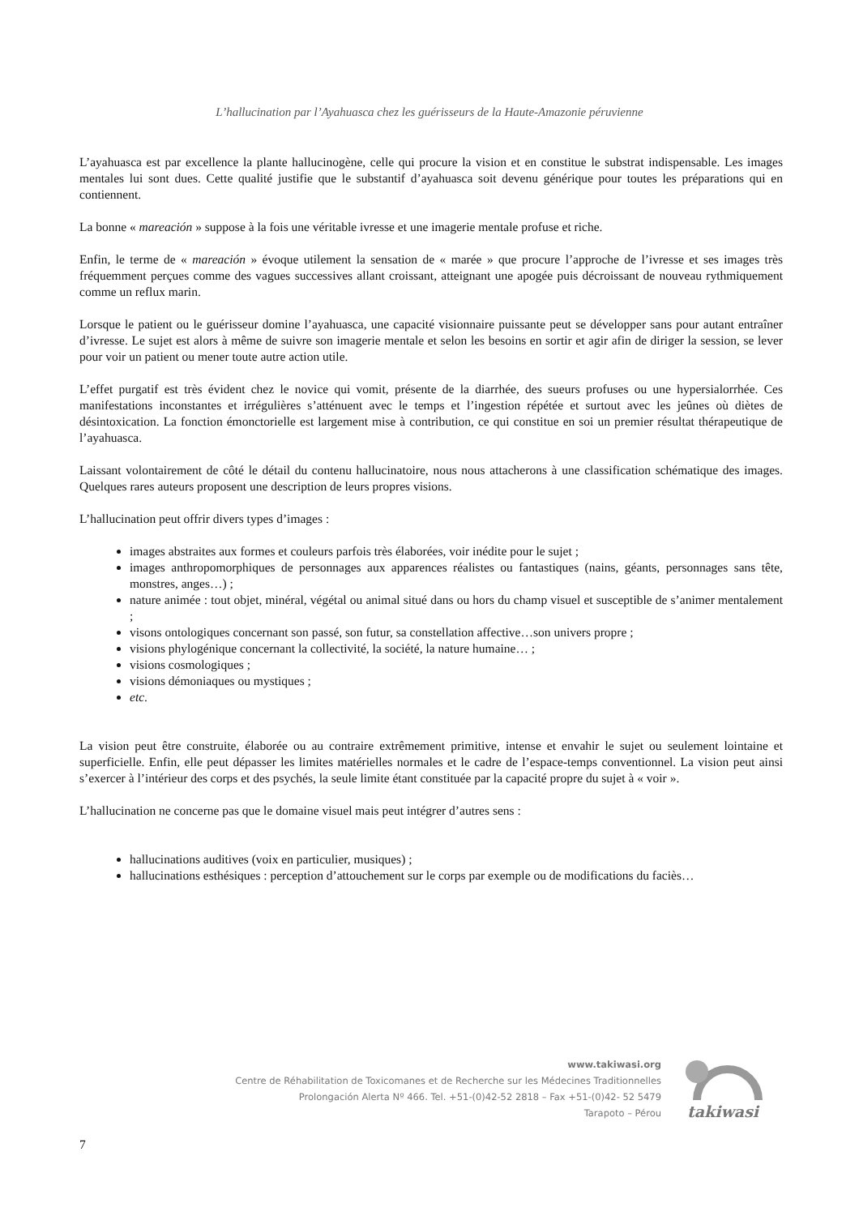L’hallucination par l’Ayahuasca chez les guérisseurs de la Haute-Amazonie péruvienne
L’ayahuasca est par excellence la plante hallucinogène, celle qui procure la vision et en constitue le substrat indispensable. Les images mentales lui sont dues. Cette qualité justifie que le substantif d’ayahuasca soit devenu générique pour toutes les préparations qui en contiennent.
La bonne « mareación » suppose à la fois une véritable ivresse et une imagerie mentale profuse et riche.
Enfin, le terme de « mareación » évoque utilement la sensation de « marée » que procure l’approche de l’ivresse et ses images très fréquemment perçues comme des vagues successives allant croissant, atteignant une apogée puis décroissant de nouveau rythmiquement comme un reflux marin.
Lorsque le patient ou le guérisseur domine l’ayahuasca, une capacité visionnaire puissante peut se développer sans pour autant entraîner d’ivresse. Le sujet est alors à même de suivre son imagerie mentale et selon les besoins en sortir et agir afin de diriger la session, se lever pour voir un patient ou mener toute autre action utile.
L’effet purgatif est très évident chez le novice qui vomit, présente de la diarrhée, des sueurs profuses ou une hypersialorrhée. Ces manifestations inconstantes et irrégulières s’atténuent avec le temps et l’ingestion répétée et surtout avec les jeûnes où diètes de désintoxication. La fonction émonctorielle est largement mise à contribution, ce qui constitue en soi un premier résultat thérapeutique de l’ayahuasca.
Laissant volontairement de côté le détail du contenu hallucinatoire, nous nous attacherons à une classification schématique des images. Quelques rares auteurs proposent une description de leurs propres visions.
L’hallucination peut offrir divers types d’images :
images abstraites aux formes et couleurs parfois très élaborées, voir inédite pour le sujet ;
images anthropomorphiques de personnages aux apparences réalistes ou fantastiques (nains, géants, personnages sans tête, monstres, anges…) ;
nature animée : tout objet, minéral, végétal ou animal situé dans ou hors du champ visuel et susceptible de s’animer mentalement ;
visons ontologiques concernant son passé, son futur, sa constellation affective…son univers propre ;
visions phylogénique concernant la collectivité, la société, la nature humaine… ;
visions cosmologiques ;
visions démoniaques ou mystiques ;
etc.
La vision peut être construite, élaborée ou au contraire extrêmement primitive, intense et envahir le sujet ou seulement lointaine et superficielle. Enfin, elle peut dépasser les limites matérielles normales et le cadre de l’espace-temps conventionnel. La vision peut ainsi s’exercer à l’intérieur des corps et des psychés, la seule limite étant constituée par la capacité propre du sujet à « voir ».
L’hallucination ne concerne pas que le domaine visuel mais peut intégrer d’autres sens :
hallucinations auditives (voix en particulier, musiques) ;
hallucinations esthésiques : perception d’attouchement sur le corps par exemple ou de modifications du faciès…
www.takiwasi.org
Centre de Réhabilitation de Toxicomanes et de Recherche sur les Médecines Traditionnelles
Prolongación Alerta Nº 466. Tel. +51-(0)42-52 2818 – Fax +51-(0)42- 52 5479
Tarapoto – Pérou
takiwasi
7